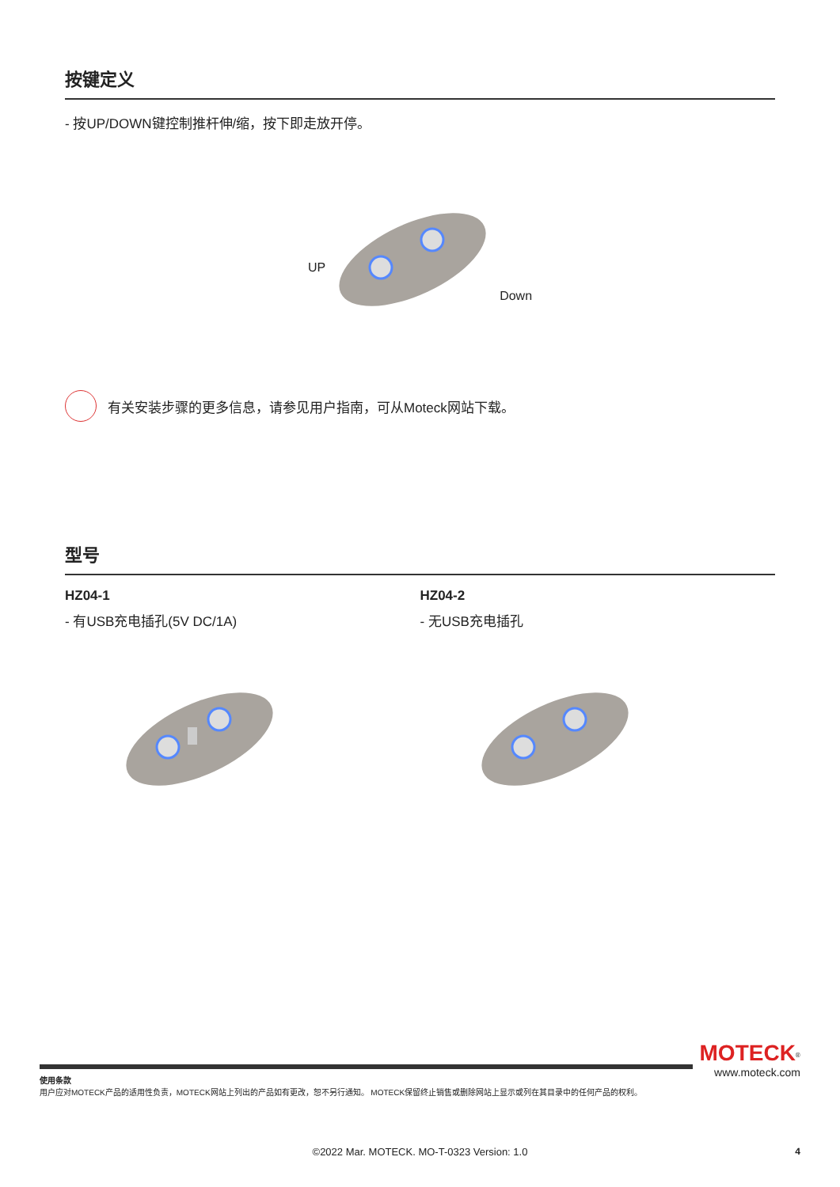按键定义
- 按UP/DOWN键控制推杆伸/缩，按下即走放开停。
UP Down
有关安装步骤的更多信息，请参见用户指南，可从Moteck网站下载。
型号
HZ04-1
- 有USB充电插孔(5V DC/1A)
HZ04-2
- 无USB充电插孔
MOTECK<sup>®</sup>
www.moteck.com
使用条款
用户应对MOTECK产品的适用性负责，MOTECK网站上列出的产品如有更改，恕不另行通知。 MOTECK保留终止销售或删除网站上显示或列在其目录中的任何产品的权利。
©2022 Mar. MOTECK. MO-T-0323 Version: 1.0
4